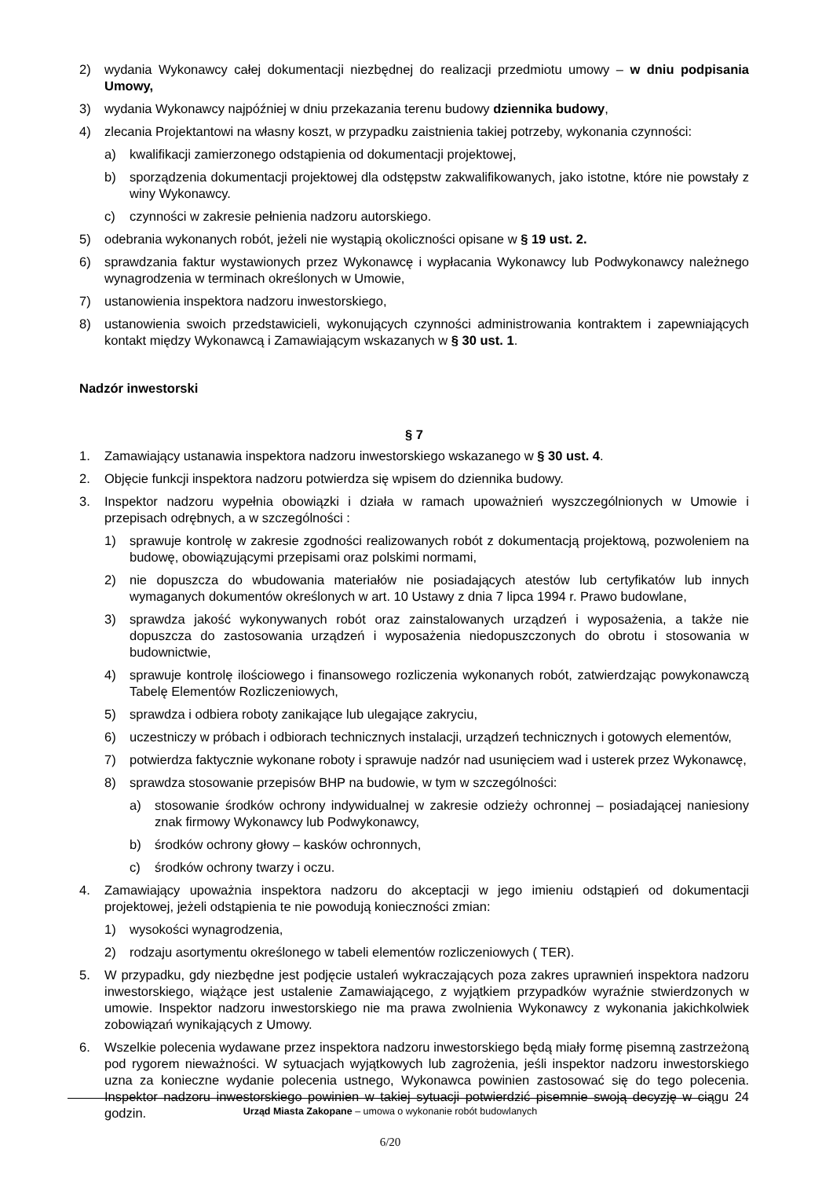2) wydania Wykonawcy całej dokumentacji niezbędnej do realizacji przedmiotu umowy – w dniu podpisania Umowy,
3) wydania Wykonawcy najpóźniej w dniu przekazania terenu budowy dziennika budowy,
4) zlecania Projektantowi na własny koszt, w przypadku zaistnienia takiej potrzeby, wykonania czynności:
a) kwalifikacji zamierzonego odstąpienia od dokumentacji projektowej,
b) sporządzenia dokumentacji projektowej dla odstępstw zakwalifikowanych, jako istotne, które nie powstały z winy Wykonawcy.
c) czynności w zakresie pełnienia nadzoru autorskiego.
5) odebrania wykonanych robót, jeżeli nie wystąpią okoliczności opisane w § 19 ust. 2.
6) sprawdzania faktur wystawionych przez Wykonawcę i wypłacania Wykonawcy lub Podwykonawcy należnego wynagrodzenia w terminach określonych w Umowie,
7) ustanowienia inspektora nadzoru inwestorskiego,
8) ustanowienia swoich przedstawicieli, wykonujących czynności administrowania kontraktem i zapewniających kontakt między Wykonawcą i Zamawiającym wskazanych w § 30 ust. 1.
Nadzór inwestorski
§ 7
1. Zamawiający ustanawia inspektora nadzoru inwestorskiego wskazanego w § 30 ust. 4.
2. Objęcie funkcji inspektora nadzoru potwierdza się wpisem do dziennika budowy.
3. Inspektor nadzoru wypełnia obowiązki i działa w ramach upoważnień wyszczególnionych w Umowie i przepisach odrębnych, a w szczególności :
1) sprawuje kontrolę w zakresie zgodności realizowanych robót z dokumentacją projektową, pozwoleniem na budowę, obowiązującymi przepisami oraz polskimi normami,
2) nie dopuszcza do wbudowania materiałów nie posiadających atestów lub certyfikatów lub innych wymaganych dokumentów określonych w art. 10 Ustawy z dnia 7 lipca 1994 r. Prawo budowlane,
3) sprawdza jakość wykonywanych robót oraz zainstalowanych urządzeń i wyposażenia, a także nie dopuszcza do zastosowania urządzeń i wyposażenia niedopuszczonych do obrotu i stosowania w budownictwie,
4) sprawuje kontrolę ilościowego i finansowego rozliczenia wykonanych robót, zatwierdzając powykonawczą Tabelę Elementów Rozliczeniowych,
5) sprawdza i odbiera roboty zanikające lub ulegające zakryciu,
6) uczestniczy w próbach i odbiorach technicznych instalacji, urządzeń technicznych i gotowych elementów,
7) potwierdza faktycznie wykonane roboty i sprawuje nadzór nad usunięciem wad i usterek przez Wykonawcę,
8) sprawdza stosowanie przepisów BHP na budowie, w tym w szczególności:
a) stosowanie środków ochrony indywidualnej w zakresie odzieży ochronnej – posiadającej naniesiony znak firmowy Wykonawcy lub Podwykonawcy,
b) środków ochrony głowy – kasków ochronnych,
c) środków ochrony twarzy i oczu.
4. Zamawiający upoważnia inspektora nadzoru do akceptacji w jego imieniu odstąpień od dokumentacji projektowej, jeżeli odstąpienia te nie powodują konieczności zmian:
1) wysokości wynagrodzenia,
2) rodzaju asortymentu określonego w tabeli elementów rozliczeniowych ( TER).
5. W przypadku, gdy niezbędne jest podjęcie ustaleń wykraczających poza zakres uprawnień inspektora nadzoru inwestorskiego, wiążące jest ustalenie Zamawiającego, z wyjątkiem przypadków wyraźnie stwierdzonych w umowie. Inspektor nadzoru inwestorskiego nie ma prawa zwolnienia Wykonawcy z wykonania jakichkolwiek zobowiązań wynikających z Umowy.
6. Wszelkie polecenia wydawane przez inspektora nadzoru inwestorskiego będą miały formę pisemną zastrzeżoną pod rygorem nieważności. W sytuacjach wyjątkowych lub zagrożenia, jeśli inspektor nadzoru inwestorskiego uzna za konieczne wydanie polecenia ustnego, Wykonawca powinien zastosować się do tego polecenia. Inspektor nadzoru inwestorskiego powinien w takiej sytuacji potwierdzić pisemnie swoją decyzję w ciągu 24 godzin.
Urząd Miasta Zakopane – umowa o wykonanie robót budowlanych
6/20